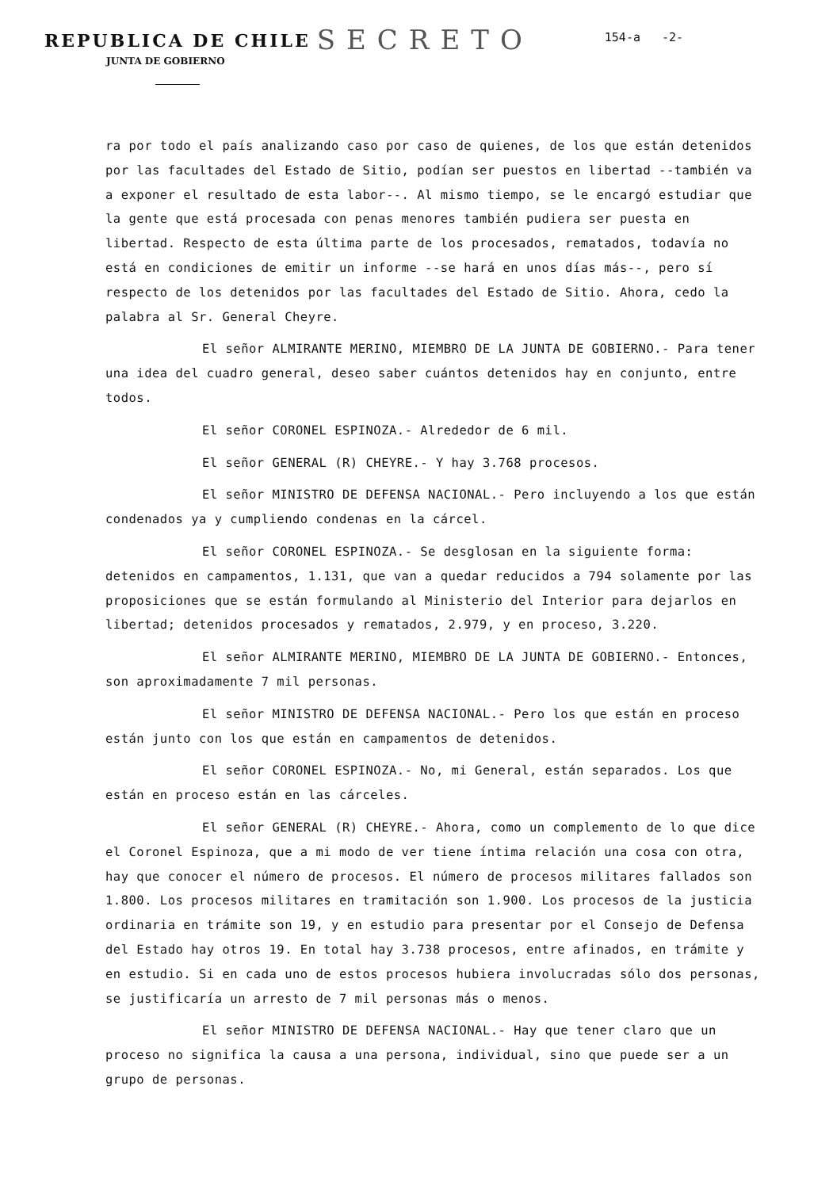REPUBLICA DE CHILE SECRETO 154-a -2-
JUNTA DE GOBIERNO
ra por todo el país analizando caso por caso de quienes, de los que están detenidos por las facultades del Estado de Sitio, podían ser puestos en libertad --también va a exponer el resultado de esta labor--. Al mismo tiempo, se le encargó estudiar que la gente que está procesada con penas menores también pudiera ser puesta en libertad. Respecto de esta última parte de los procesados, rematados, todavía no está en condiciones de emitir un informe --se hará en unos días más--, pero sí respecto de los detenidos por las facultades del Estado de Sitio. Ahora, cedo la palabra al Sr. General Cheyre.
El señor ALMIRANTE MERINO, MIEMBRO DE LA JUNTA DE GOBIERNO.- Para tener una idea del cuadro general, deseo saber cuántos detenidos hay en conjunto, entre todos.
El señor CORONEL ESPINOZA.- Alrededor de 6 mil.
El señor GENERAL (R) CHEYRE.- Y hay 3.768 procesos.
El señor MINISTRO DE DEFENSA NACIONAL.- Pero incluyendo a los que están condenados ya y cumpliendo condenas en la cárcel.
El señor CORONEL ESPINOZA.- Se desglosan en la siguiente forma: detenidos en campamentos, 1.131, que van a quedar reducidos a 794 solamente por las proposiciones que se están formulando al Ministerio del Interior para dejarlos en libertad; detenidos procesados y rematados, 2.979, y en proceso, 3.220.
El señor ALMIRANTE MERINO, MIEMBRO DE LA JUNTA DE GOBIERNO.- Entonces, son aproximadamente 7 mil personas.
El señor MINISTRO DE DEFENSA NACIONAL.- Pero los que están en proceso están junto con los que están en campamentos de detenidos.
El señor CORONEL ESPINOZA.- No, mi General, están separados. Los que están en proceso están en las cárceles.
El señor GENERAL (R) CHEYRE.- Ahora, como un complemento de lo que dice el Coronel Espinoza, que a mi modo de ver tiene íntima relación una cosa con otra, hay que conocer el número de procesos. El número de procesos militares fallados son 1.800. Los procesos militares en tramitación son 1.900. Los procesos de la justicia ordinaria en trámite son 19, y en estudio para presentar por el Consejo de Defensa del Estado hay otros 19. En total hay 3.738 procesos, entre afinados, en trámite y en estudio. Si en cada uno de estos procesos hubiera involucradas sólo dos personas, se justificaría un arresto de 7 mil personas más o menos.
El señor MINISTRO DE DEFENSA NACIONAL.- Hay que tener claro que un proceso no significa la causa a una persona, individual, sino que puede ser a un grupo de personas.